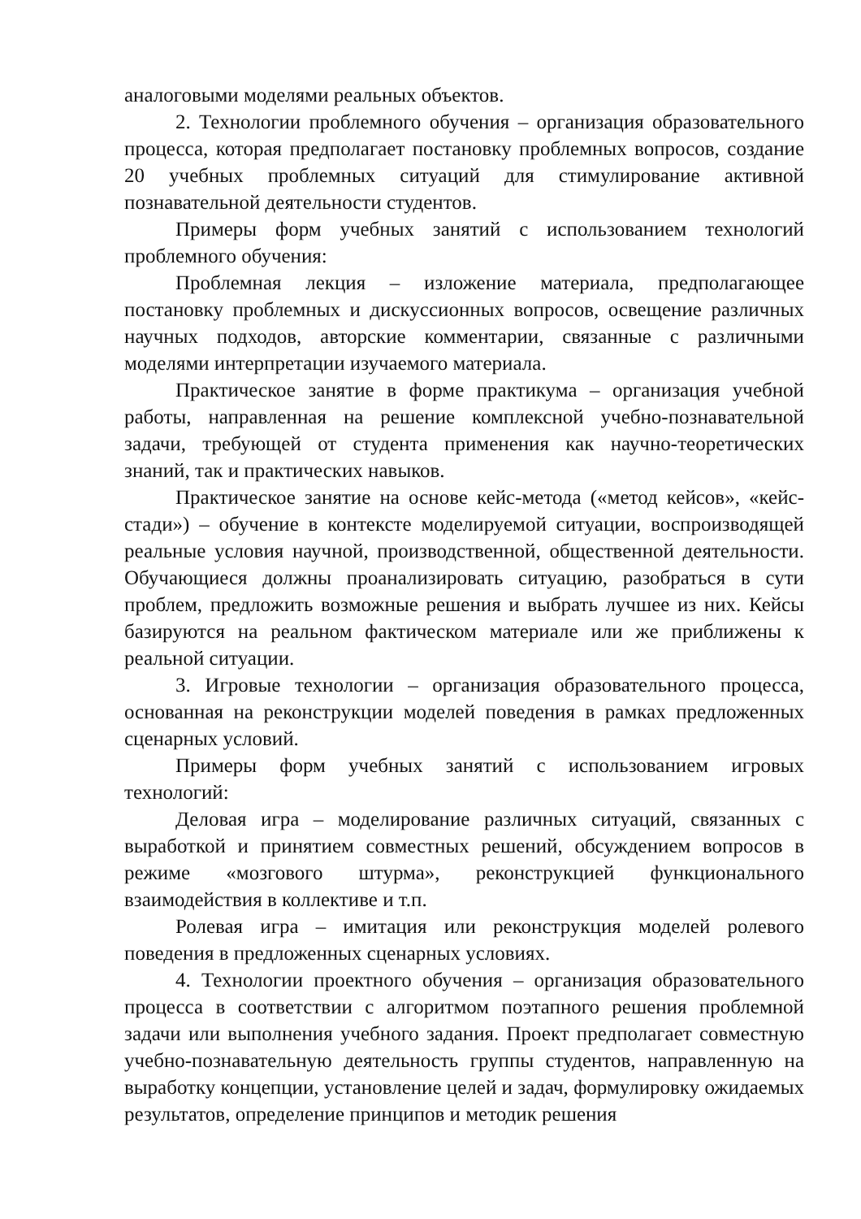аналоговыми моделями реальных объектов.
2. Технологии проблемного обучения – организация образовательного процесса, которая предполагает постановку проблемных вопросов, создание 20 учебных проблемных ситуаций для стимулирование активной познавательной деятельности студентов.
Примеры форм учебных занятий с использованием технологий проблемного обучения:
Проблемная лекция – изложение материала, предполагающее постановку проблемных и дискуссионных вопросов, освещение различных научных подходов, авторские комментарии, связанные с различными моделями интерпретации изучаемого материала.
Практическое занятие в форме практикума – организация учебной работы, направленная на решение комплексной учебно-познавательной задачи, требующей от студента применения как научно-теоретических знаний, так и практических навыков.
Практическое занятие на основе кейс-метода («метод кейсов», «кейс-стади») – обучение в контексте моделируемой ситуации, воспроизводящей реальные условия научной, производственной, общественной деятельности. Обучающиеся должны проанализировать ситуацию, разобраться в сути проблем, предложить возможные решения и выбрать лучшее из них. Кейсы базируются на реальном фактическом материале или же приближены к реальной ситуации.
3. Игровые технологии – организация образовательного процесса, основанная на реконструкции моделей поведения в рамках предложенных сценарных условий.
Примеры форм учебных занятий с использованием игровых технологий:
Деловая игра – моделирование различных ситуаций, связанных с выработкой и принятием совместных решений, обсуждением вопросов в режиме «мозгового штурма», реконструкцией функционального взаимодействия в коллективе и т.п.
Ролевая игра – имитация или реконструкция моделей ролевого поведения в предложенных сценарных условиях.
4. Технологии проектного обучения – организация образовательного процесса в соответствии с алгоритмом поэтапного решения проблемной задачи или выполнения учебного задания. Проект предполагает совместную учебно-познавательную деятельность группы студентов, направленную на выработку концепции, установление целей и задач, формулировку ожидаемых результатов, определение принципов и методик решения